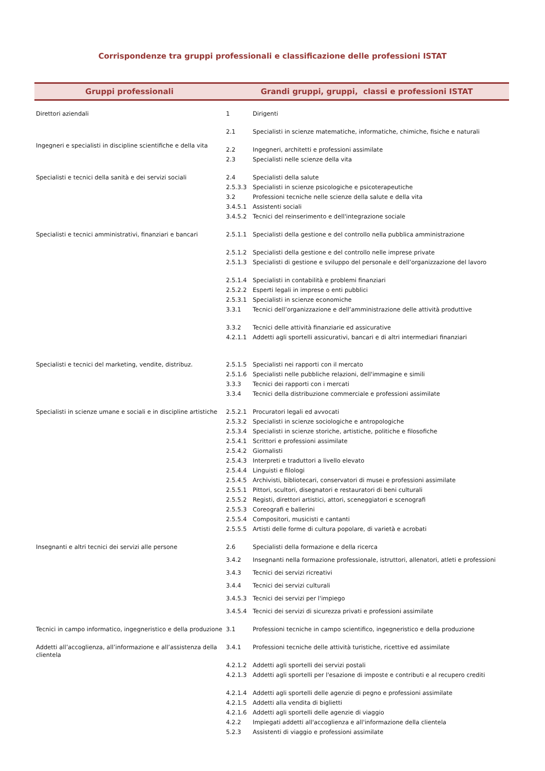Corrispondenze tra gruppi professionali e classificazione delle professioni ISTAT
| Gruppi professionali | Grandi gruppi, gruppi, classi e professioni ISTAT | |
| --- | --- | --- |
| Direttori aziendali | 1 | Dirigenti |
| Ingegneri e specialisti in discipline scientifiche e della vita | 2.1 | Specialisti in scienze matematiche, informatiche, chimiche, fisiche e naturali |
| | 2.2 | Ingegneri, architetti e professioni assimilate |
| | 2.3 | Specialisti nelle scienze della vita |
| Specialisti e tecnici della sanità e dei servizi sociali | 2.4 | Specialisti della salute |
| | 2.5.3.3 | Specialisti in scienze psicologiche e psicoterapeutiche |
| | 3.2 | Professioni tecniche nelle scienze della salute e della vita |
| | 3.4.5.1 | Assistenti sociali |
| | 3.4.5.2 | Tecnici del reinserimento e dell'integrazione sociale |
| Specialisti e tecnici amministrativi, finanziari e bancari | 2.5.1.1 | Specialisti della gestione e del controllo nella pubblica amministrazione |
| | 2.5.1.2 | Specialisti della gestione e del controllo nelle imprese private |
| | 2.5.1.3 | Specialisti di gestione e sviluppo del personale e dell’organizzazione del lavoro |
| | 2.5.1.4 | Specialisti in contabilità e problemi finanziari |
| | 2.5.2.2 | Esperti legali in imprese o enti pubblici |
| | 2.5.3.1 | Specialisti in scienze economiche |
| | 3.3.1 | Tecnici dell’organizzazione e dell’amministrazione delle attività produttive |
| | 3.3.2 | Tecnici delle attività finanziarie ed assicurative |
| | 4.2.1.1 | Addetti agli sportelli assicurativi, bancari e di altri intermediari finanziari |
| Specialisti e tecnici del marketing, vendite, distribuz. | 2.5.1.5 | Specialisti nei rapporti con il mercato |
| | 2.5.1.6 | Specialisti nelle pubbliche relazioni, dell'immagine e simili |
| | 3.3.3 | Tecnici dei rapporti con i mercati |
| | 3.3.4 | Tecnici della distribuzione commerciale e professioni assimilate |
| Specialisti in scienze umane e sociali e in discipline artistiche | 2.5.2.1 | Procuratori legali ed avvocati |
| | 2.5.3.2 | Specialisti in scienze sociologiche e antropologiche |
| | 2.5.3.4 | Specialisti in scienze storiche, artistiche, politiche e filosofiche |
| | 2.5.4.1 | Scrittori e professioni assimilate |
| | 2.5.4.2 | Giornalisti |
| | 2.5.4.3 | Interpreti e traduttori a livello elevato |
| | 2.5.4.4 | Linguisti e filologi |
| | 2.5.4.5 | Archivisti, bibliotecari, conservatori di musei e professioni assimilate |
| | 2.5.5.1 | Pittori, scultori, disegnatori e restauratori di beni culturali |
| | 2.5.5.2 | Registi, direttori artistici, attori, sceneggiatori e scenografi |
| | 2.5.5.3 | Coreografi e ballerini |
| | 2.5.5.4 | Compositori, musicisti e cantanti |
| | 2.5.5.5 | Artisti delle forme di cultura popolare, di varietà e acrobati |
| Insegnanti e altri tecnici dei servizi alle persone | 2.6 | Specialisti della formazione e della ricerca |
| | 3.4.2 | Insegnanti nella formazione professionale, istruttori, allenatori, atleti e professioni |
| | 3.4.3 | Tecnici dei servizi ricreativi |
| | 3.4.4 | Tecnici dei servizi culturali |
| | 3.4.5.3 | Tecnici dei servizi per l'impiego |
| | 3.4.5.4 | Tecnici dei servizi di sicurezza privati e professioni assimilate |
| Tecnici in campo informatico, ingegneristico e della produzione | 3.1 | Professioni tecniche in campo scientifico, ingegneristico e della produzione |
| Addetti all’accoglienza, all’informazione e all’assistenza della clientela | 3.4.1 | Professioni tecniche delle attività turistiche, ricettive ed assimilate |
| | 4.2.1.2 | Addetti agli sportelli dei servizi postali |
| | 4.2.1.3 | Addetti agli sportelli per l'esazione di imposte e contributi e al recupero crediti |
| | 4.2.1.4 | Addetti agli sportelli delle agenzie di pegno e professioni assimilate |
| | 4.2.1.5 | Addetti alla vendita di biglietti |
| | 4.2.1.6 | Addetti agli sportelli delle agenzie di viaggio |
| | 4.2.2 | Impiegati addetti all'accoglienza e all'informazione della clientela |
| | 5.2.3 | Assistenti di viaggio e professioni assimilate |